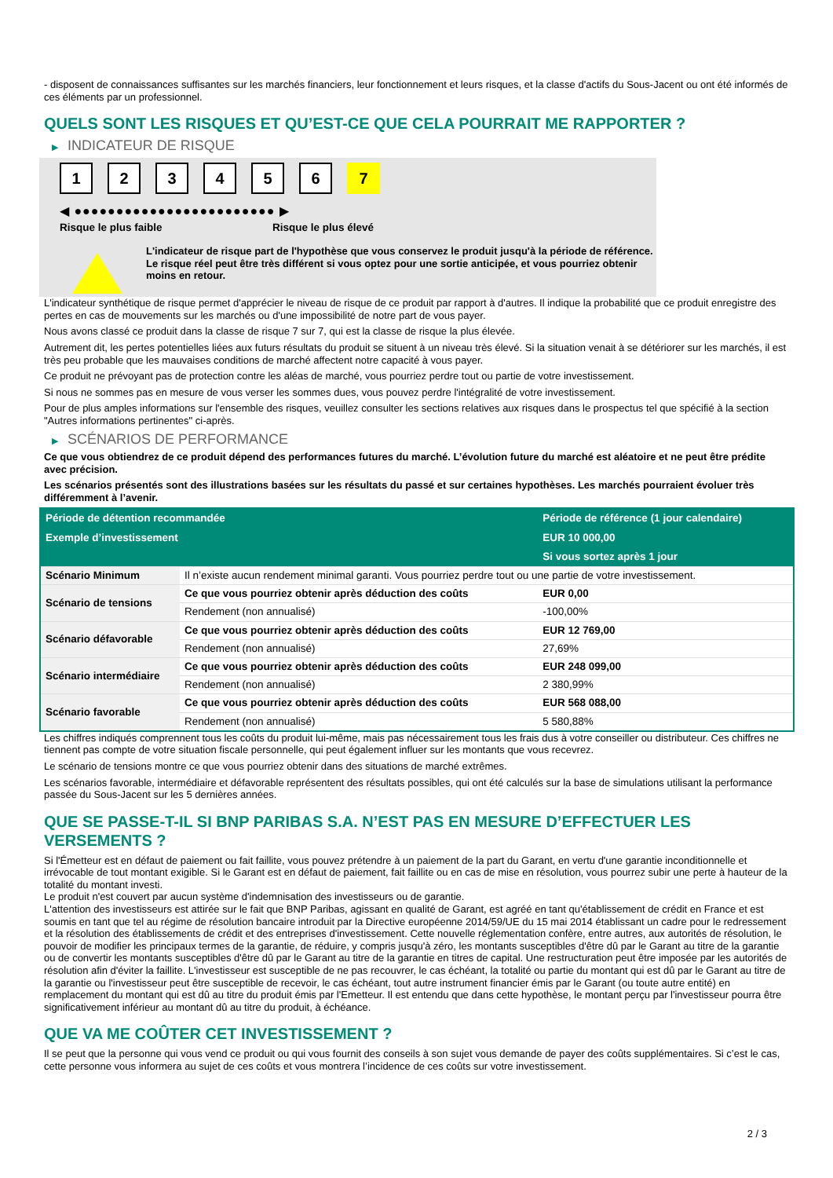- disposent de connaissances suffisantes sur les marchés financiers, leur fonctionnement et leurs risques, et la classe d'actifs du Sous-Jacent ou ont été informés de ces éléments par un professionnel.
QUELS SONT LES RISQUES ET QU’EST-CE QUE CELA POURRAIT ME RAPPORTER ?
▶ INDICATEUR DE RISQUE
123456 7
◀ ●●●●●●●●●●●●●●●●●●●●●●●● ▶
Risque le plus faible Risque le plus élevé
L'indicateur de risque part de l'hypothèse que vous conservez le produit jusqu'à la période de référence.
Le risque réel peut être très différent si vous optez pour une sortie anticipée, et vous pourriez obtenir moins en retour.
L'indicateur synthétique de risque permet d'apprécier le niveau de risque de ce produit par rapport à d'autres. Il indique la probabilité que ce produit enregistre des pertes en cas de mouvements sur les marchés ou d'une impossibilité de notre part de vous payer.
Nous avons classé ce produit dans la classe de risque 7 sur 7, qui est la classe de risque la plus élevée.
Autrement dit, les pertes potentielles liées aux futurs résultats du produit se situent à un niveau très élevé. Si la situation venait à se détériorer sur les marchés, il est très peu probable que les mauvaises conditions de marché affectent notre capacité à vous payer.
Ce produit ne prévoyant pas de protection contre les aléas de marché, vous pourriez perdre tout ou partie de votre investissement.
Si nous ne sommes pas en mesure de vous verser les sommes dues, vous pouvez perdre l'intégralité de votre investissement.
Pour de plus amples informations sur l'ensemble des risques, veuillez consulter les sections relatives aux risques dans le prospectus tel que spécifié à la section "Autres informations pertinentes" ci-après.
▶ SCÉNARIOS DE PERFORMANCE
Ce que vous obtiendrez de ce produit dépend des performances futures du marché. L’évolution future du marché est aléatoire et ne peut être prédite avec précision.
Les scénarios présentés sont des illustrations basées sur les résultats du passé et sur certaines hypothèses. Les marchés pourraient évoluer très différemment à l’avenir.
| Période de détention recommandée | | Période de référence (1 jour calendaire) |
| --- | --- | --- |
| Exemple d’investissement | | EUR 10 000,00 |
| | | Si vous sortez après 1 jour |
| Scénario Minimum | Il n’existe aucun rendement minimal garanti. Vous pourriez perdre tout ou une partie de votre investissement. | |
| Scénario de tensions | Ce que vous pourriez obtenir après déduction des coûts | EUR 0,00 |
| | Rendement (non annualisé) | -100,00% |
| Scénario défavorable | Ce que vous pourriez obtenir après déduction des coûts | EUR 12 769,00 |
| | Rendement (non annualisé) | 27,69% |
| Scénario intermédiaire | Ce que vous pourriez obtenir après déduction des coûts | EUR 248 099,00 |
| | Rendement (non annualisé) | 2 380,99% |
| Scénario favorable | Ce que vous pourriez obtenir après déduction des coûts | EUR 568 088,00 |
| | Rendement (non annualisé) | 5 580,88% |
Les chiffres indiqués comprennent tous les coûts du produit lui-même, mais pas nécessairement tous les frais dus à votre conseiller ou distributeur. Ces chiffres ne tiennent pas compte de votre situation fiscale personnelle, qui peut également influer sur les montants que vous recevrez.
Le scénario de tensions montre ce que vous pourriez obtenir dans des situations de marché extrêmes.
Les scénarios favorable, intermédiaire et défavorable représentent des résultats possibles, qui ont été calculés sur la base de simulations utilisant la performance passée du Sous-Jacent sur les 5 dernières années.
QUE SE PASSE-T-IL SI BNP PARIBAS S.A. N’EST PAS EN MESURE D’EFFECTUER LES VERSEMENTS ?
Si l'Émetteur est en défaut de paiement ou fait faillite, vous pouvez prétendre à un paiement de la part du Garant, en vertu d'une garantie inconditionnelle et irrévocable de tout montant exigible. Si le Garant est en défaut de paiement, fait faillite ou en cas de mise en résolution, vous pourrez subir une perte à hauteur de la totalité du montant investi.
Le produit n'est couvert par aucun système d'indemnisation des investisseurs ou de garantie.
L'attention des investisseurs est attirée sur le fait que BNP Paribas, agissant en qualité de Garant, est agréé en tant qu'établissement de crédit en France et est soumis en tant que tel au régime de résolution bancaire introduit par la Directive européenne 2014/59/UE du 15 mai 2014 établissant un cadre pour le redressement et la résolution des établissements de crédit et des entreprises d'investissement. Cette nouvelle réglementation confère, entre autres, aux autorités de résolution, le pouvoir de modifier les principaux termes de la garantie, de réduire, y compris jusqu'à zéro, les montants susceptibles d'être dû par le Garant au titre de la garantie ou de convertir les montants susceptibles d'être dû par le Garant au titre de la garantie en titres de capital. Une restructuration peut être imposée par les autorités de résolution afin d'éviter la faillite. L'investisseur est susceptible de ne pas recouvrer, le cas échéant, la totalité ou partie du montant qui est dû par le Garant au titre de la garantie ou l'investisseur peut être susceptible de recevoir, le cas échéant, tout autre instrument financier émis par le Garant (ou toute autre entité) en remplacement du montant qui est dû au titre du produit émis par l'Emetteur. Il est entendu que dans cette hypothèse, le montant perçu par l'investisseur pourra être significativement inférieur au montant dû au titre du produit, à échéance.
QUE VA ME COÛTER CET INVESTISSEMENT ?
Il se peut que la personne qui vous vend ce produit ou qui vous fournit des conseils à son sujet vous demande de payer des coûts supplémentaires. Si c’est le cas, cette personne vous informera au sujet de ces coûts et vous montrera l’incidence de ces coûts sur votre investissement.
2 / 3